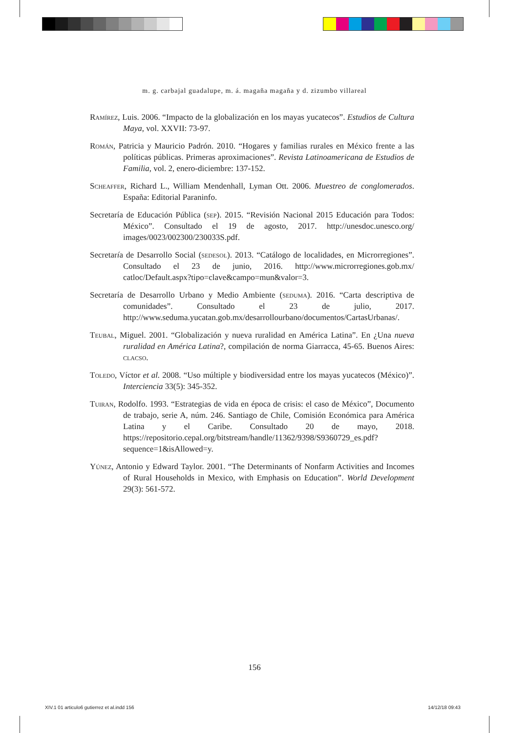m. g. carbajal guadalupe, m. á. magaña magaña y d. zizumbo villareal
Ramírez, Luis. 2006. “Impacto de la globalización en los mayas yucatecos”. Estudios de Cultura Maya, vol. XXVII: 73-97.
Román, Patricia y Mauricio Padrón. 2010. “Hogares y familias rurales en México frente a las políticas públicas. Primeras aproximaciones”. Revista Latinoamericana de Estudios de Familia, vol. 2, enero-diciembre: 137-152.
Scheaffer, Richard L., William Mendenhall, Lyman Ott. 2006. Muestreo de conglomerados. España: Editorial Paraninfo.
Secretaría de Educación Pública (sep). 2015. “Revisión Nacional 2015 Educación para Todos: México”. Consultado el 19 de agosto, 2017. http://unesdoc.unesco.org/ images/0023/002300/230033S.pdf.
Secretaría de Desarrollo Social (sedesol). 2013. “Catálogo de localidades, en Microrregiones”. Consultado el 23 de junio, 2016. http://www.microrregiones.gob.mx/ catloc/Default.aspx?tipo=clave&campo=mun&valor=3.
Secretaría de Desarrollo Urbano y Medio Ambiente (seduma). 2016. “Carta descriptiva de comunidades”. Consultado el 23 de julio, 2017. http://www.seduma.yucatan.gob.mx/desarrollourbano/documentos/CartasUrbanas/.
Teubal, Miguel. 2001. “Globalización y nueva ruralidad en América Latina”. En ¿Una nueva ruralidad en América Latina?, compilación de norma Giarracca, 45-65. Buenos Aires: clacso.
Toledo, Víctor et al. 2008. “Uso múltiple y biodiversidad entre los mayas yucatecos (México)”. Interciencia 33(5): 345-352.
Tuiran, Rodolfo. 1993. “Estrategias de vida en época de crisis: el caso de México”, Documento de trabajo, serie A, núm. 246. Santiago de Chile, Comisión Económica para América Latina y el Caribe. Consultado 20 de mayo, 2018. https://repositorio.cepal.org/bitstream/handle/11362/9398/S9360729_es.pdf?sequence=1&isAllowed=y.
Yúnez, Antonio y Edward Taylor. 2001. “The Determinants of Nonfarm Activities and Incomes of Rural Households in Mexico, with Emphasis on Education”. World Development 29(3): 561-572.
156
XIV.1 01 articulo6 gutierrez et al.indd 156
14/12/18 09:43